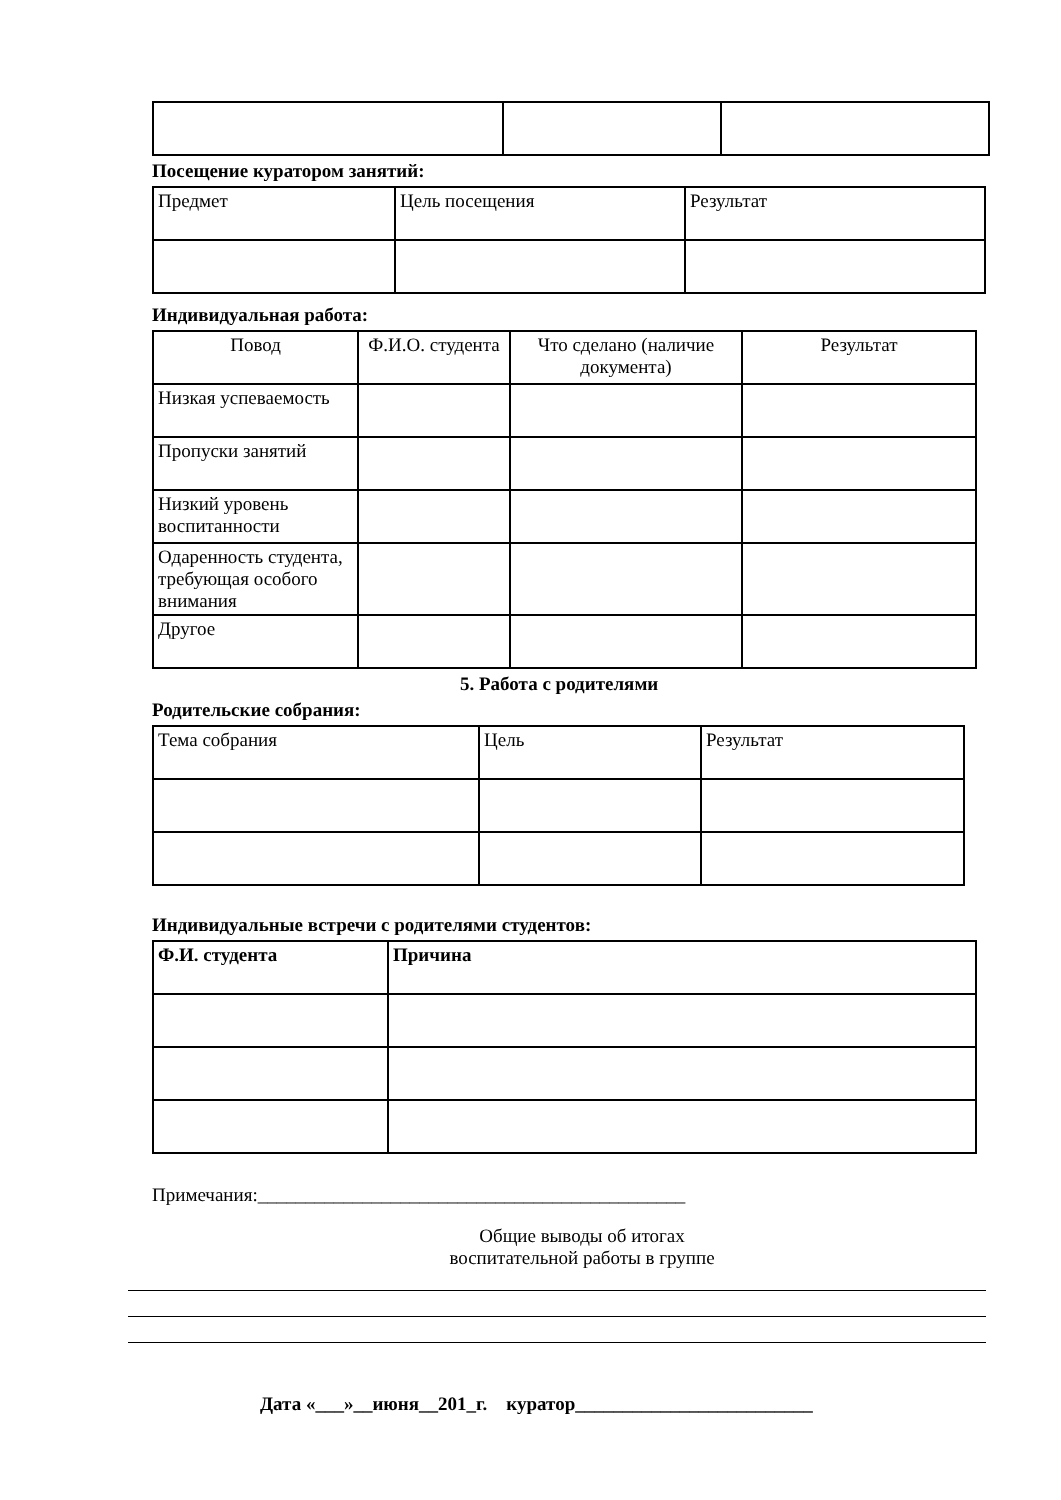Посещение куратором занятий:
| Предмет | Цель посещения | Результат |
Индивидуальная работа:
| Повод | Ф.И.О. студента | Что сделано (наличие документа) | Результат |
| --- | --- | --- | --- |
| Низкая успеваемость | | | |
| Пропуски занятий | | | |
| Низкий уровень воспитанности | | | |
| Одаренность студента, требующая особого внимания | | | |
| Другое | | | |
5. Работа с родителями
Родительские собрания:
| Тема собрания | Цель | Результат |
Индивидуальные встречи с родителями студентов:
| Ф.И. студента | Причина |
| --- | --- |
Примечания:_____________________________________________
Общие выводы об итогах
воспитательной работы в группе
Дата «___»__июня__201_г. куратор_________________________